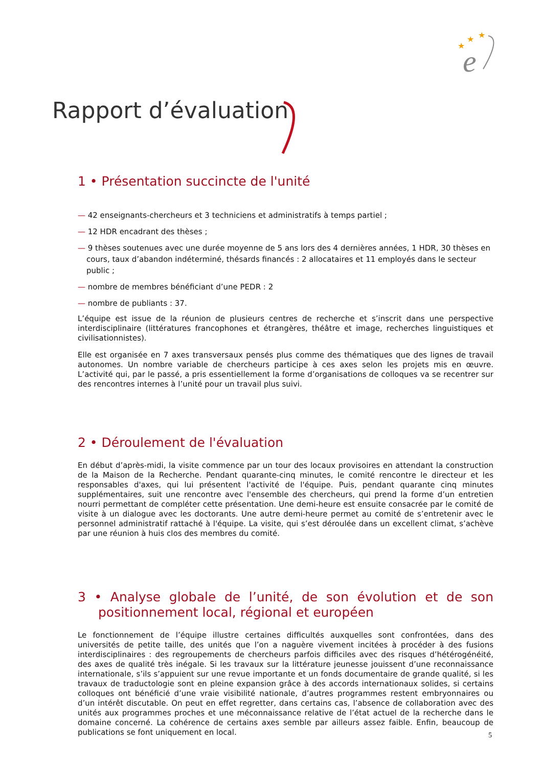★
★
★
e
Rapport d’évaluation
1 • Présentation succincte de l'unité
— 42 enseignants-chercheurs et 3 techniciens et administratifs à temps partiel ;
— 12 HDR encadrant des thèses ;
— 9 thèses soutenues avec une durée moyenne de 5 ans lors des 4 dernières années, 1 HDR, 30 thèses en cours, taux d’abandon indéterminé, thésards financés : 2 allocataires et 11 employés dans le secteur public ;
— nombre de membres bénéficiant d’une PEDR : 2
— nombre de publiants : 37.
L’équipe est issue de la réunion de plusieurs centres de recherche et s’inscrit dans une perspective interdisciplinaire (littératures francophones et étrangères, théâtre et image, recherches linguistiques et civilisationnistes).
Elle est organisée en 7 axes transversaux pensés plus comme des thématiques que des lignes de travail autonomes. Un nombre variable de chercheurs participe à ces axes selon les projets mis en œuvre. L’activité qui, par le passé, a pris essentiellement la forme d’organisations de colloques va se recentrer sur des rencontres internes à l’unité pour un travail plus suivi.
2 • Déroulement de l'évaluation
En début d’après-midi, la visite commence par un tour des locaux provisoires en attendant la construction de la Maison de la Recherche. Pendant quarante-cinq minutes, le comité rencontre le directeur et les responsables d'axes, qui lui présentent l'activité de l'équipe. Puis, pendant quarante cinq minutes supplémentaires, suit une rencontre avec l'ensemble des chercheurs, qui prend la forme d’un entretien nourri permettant de compléter cette présentation. Une demi-heure est ensuite consacrée par le comité de visite à un dialogue avec les doctorants. Une autre demi-heure permet au comité de s’entretenir avec le personnel administratif rattaché à l'équipe. La visite, qui s’est déroulée dans un excellent climat, s’achève par une réunion à huis clos des membres du comité.
3 • Analyse globale de l’unité, de son évolution et de son positionnement local, régional et européen
Le fonctionnement de l’équipe illustre certaines difficultés auxquelles sont confrontées, dans des universités de petite taille, des unités que l’on a naguère vivement incitées à procéder à des fusions interdisciplinaires : des regroupements de chercheurs parfois difficiles avec des risques d’hétérogénéité, des axes de qualité très inégale. Si les travaux sur la littérature jeunesse jouissent d’une reconnaissance internationale, s’ils s’appuient sur une revue importante et un fonds documentaire de grande qualité, si les travaux de traductologie sont en pleine expansion grâce à des accords internationaux solides, si certains colloques ont bénéficié d’une vraie visibilité nationale, d’autres programmes restent embryonnaires ou d’un intérêt discutable. On peut en effet regretter, dans certains cas, l’absence de collaboration avec des unités aux programmes proches et une méconnaissance relative de l’état actuel de la recherche dans le domaine concerné. La cohérence de certains axes semble par ailleurs assez faible. Enfin, beaucoup de publications se font uniquement en local.
5